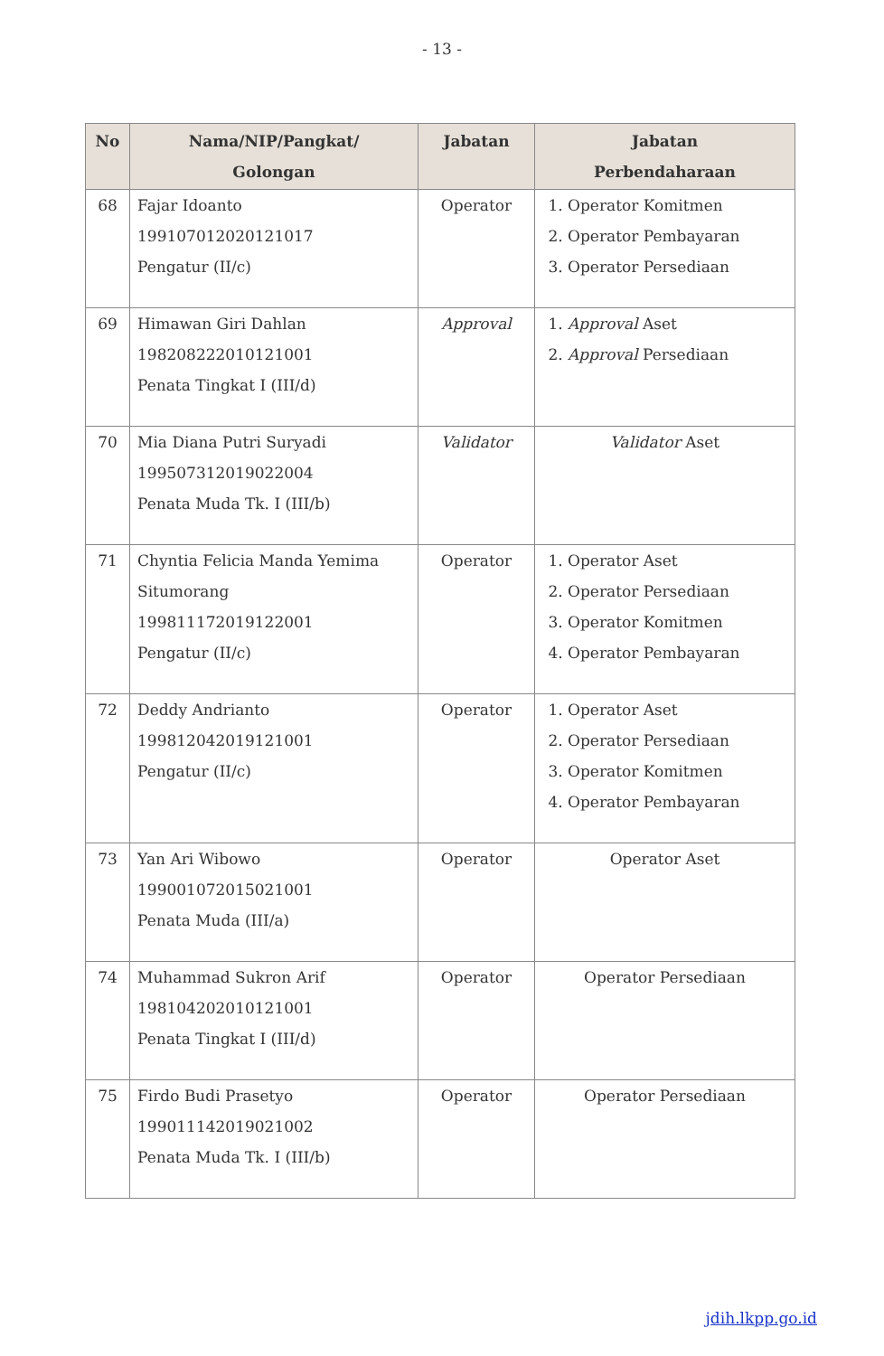- 13 -
| No | Nama/NIP/Pangkat/ Golongan | Jabatan | Jabatan Perbendaharaan |
| --- | --- | --- | --- |
| 68 | Fajar Idoanto 199107012020121017 Pengatur (II/c) | Operator | 1. Operator Komitmen 2. Operator Pembayaran 3. Operator Persediaan |
| 69 | Himawan Giri Dahlan 198208222010121001 Penata Tingkat I (III/d) | Approval | 1. Approval Aset 2. Approval Persediaan |
| 70 | Mia Diana Putri Suryadi 199507312019022004 Penata Muda Tk. I (III/b) | Validator | Validator Aset |
| 71 | Chyntia Felicia Manda Yemima Situmorang 199811172019122001 Pengatur (II/c) | Operator | 1. Operator Aset 2. Operator Persediaan 3. Operator Komitmen 4. Operator Pembayaran |
| 72 | Deddy Andrianto 199812042019121001 Pengatur (II/c) | Operator | 1. Operator Aset 2. Operator Persediaan 3. Operator Komitmen 4. Operator Pembayaran |
| 73 | Yan Ari Wibowo 199001072015021001 Penata Muda (III/a) | Operator | Operator Aset |
| 74 | Muhammad Sukron Arif 198104202010121001 Penata Tingkat I (III/d) | Operator | Operator Persediaan |
| 75 | Firdo Budi Prasetyo 199011142019021002 Penata Muda Tk. I (III/b) | Operator | Operator Persediaan |
jdih.lkpp.go.id